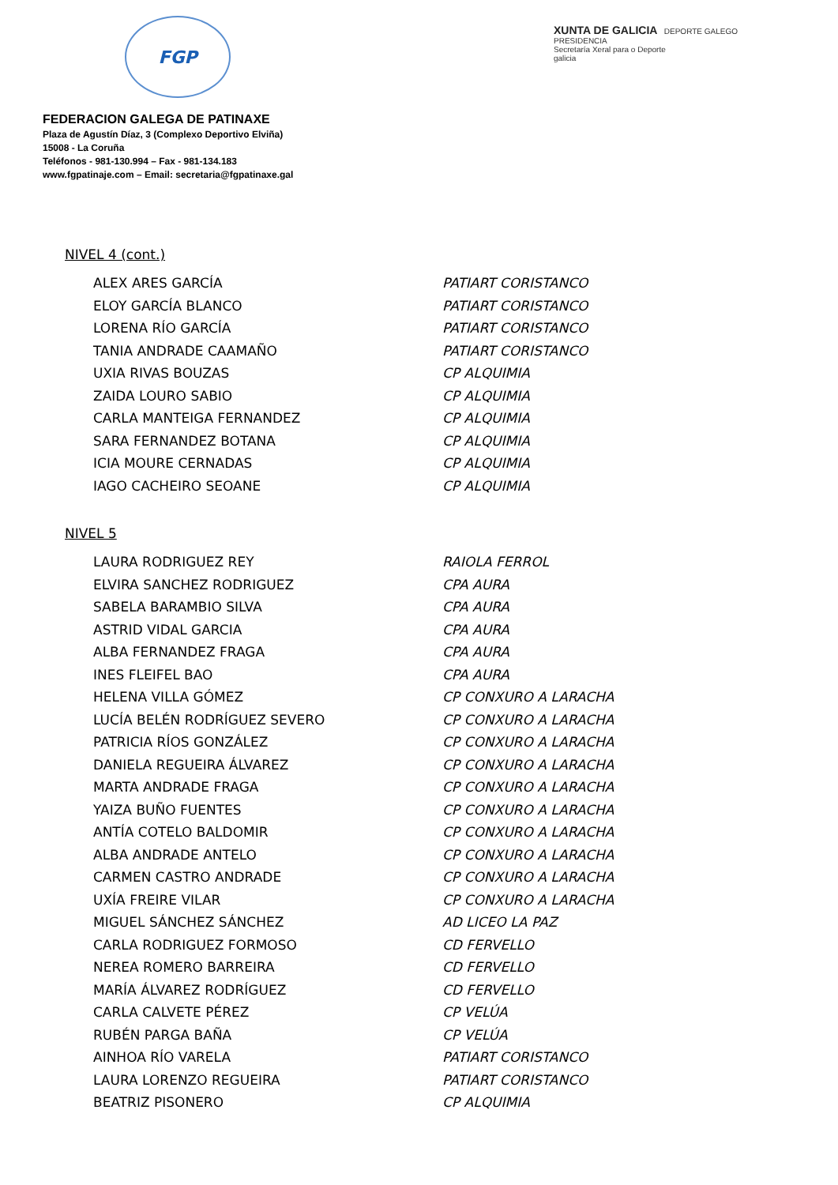FGP
XUNTA DE GALICIA DEPORTE GALEGO
PRESIDENCIA
Secretaría Xeral para o Deporte
galicia
FEDERACION GALEGA DE PATINAXE
Plaza de Agustín Díaz, 3 (Complexo Deportivo Elviña)
15008 - La Coruña
Teléfonos - 981-130.994 – Fax - 981-134.183
www.fgpatinaje.com – Email: secretaria@fgpatinaxe.gal
NIVEL 4 (cont.)
| ALEX ARES GARCÍA | PATIART CORISTANCO |
| ELOY GARCÍA BLANCO | PATIART CORISTANCO |
| LORENA RÍO GARCÍA | PATIART CORISTANCO |
| TANIA ANDRADE CAAMAÑO | PATIART CORISTANCO |
| UXIA RIVAS BOUZAS | CP ALQUIMIA |
| ZAIDA LOURO SABIO | CP ALQUIMIA |
| CARLA MANTEIGA FERNANDEZ | CP ALQUIMIA |
| SARA FERNANDEZ BOTANA | CP ALQUIMIA |
| ICIA MOURE CERNADAS | CP ALQUIMIA |
| IAGO CACHEIRO SEOANE | CP ALQUIMIA |
NIVEL 5
| LAURA RODRIGUEZ REY | RAIOLA FERROL |
| ELVIRA SANCHEZ RODRIGUEZ | CPA AURA |
| SABELA BARAMBIO SILVA | CPA AURA |
| ASTRID VIDAL GARCIA | CPA AURA |
| ALBA FERNANDEZ FRAGA | CPA AURA |
| INES FLEIFEL BAO | CPA AURA |
| HELENA VILLA GÓMEZ | CP CONXURO A LARACHA |
| LUCÍA BELÉN RODRÍGUEZ SEVERO | CP CONXURO A LARACHA |
| PATRICIA RÍOS GONZÁLEZ | CP CONXURO A LARACHA |
| DANIELA REGUEIRA ÁLVAREZ | CP CONXURO A LARACHA |
| MARTA ANDRADE FRAGA | CP CONXURO A LARACHA |
| YAIZA BUÑO FUENTES | CP CONXURO A LARACHA |
| ANTÍA COTELO BALDOMIR | CP CONXURO A LARACHA |
| ALBA ANDRADE ANTELO | CP CONXURO A LARACHA |
| CARMEN CASTRO ANDRADE | CP CONXURO A LARACHA |
| UXÍA FREIRE VILAR | CP CONXURO A LARACHA |
| MIGUEL SÁNCHEZ SÁNCHEZ | AD LICEO LA PAZ |
| CARLA RODRIGUEZ FORMOSO | CD FERVELLO |
| NEREA ROMERO BARREIRA | CD FERVELLO |
| MARÍA ÁLVAREZ RODRÍGUEZ | CD FERVELLO |
| CARLA CALVETE PÉREZ | CP VELÚA |
| RUBÉN PARGA BAÑA | CP VELÚA |
| AINHOA RÍO VARELA | PATIART CORISTANCO |
| LAURA LORENZO REGUEIRA | PATIART CORISTANCO |
| BEATRIZ PISONERO | CP ALQUIMIA |